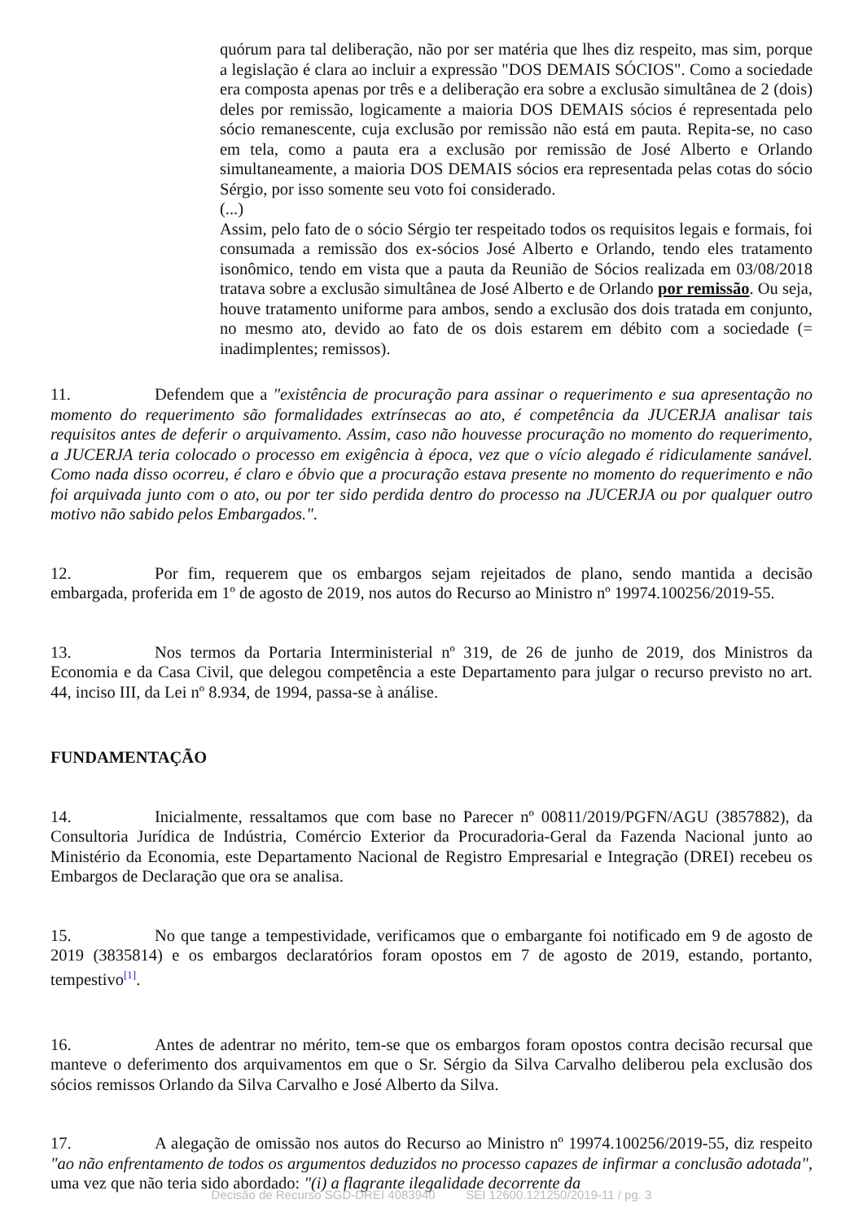quórum para tal deliberação, não por ser matéria que lhes diz respeito, mas sim, porque a legislação é clara ao incluir a expressão "DOS DEMAIS SÓCIOS". Como a sociedade era composta apenas por três e a deliberação era sobre a exclusão simultânea de 2 (dois) deles por remissão, logicamente a maioria DOS DEMAIS sócios é representada pelo sócio remanescente, cuja exclusão por remissão não está em pauta. Repita-se, no caso em tela, como a pauta era a exclusão por remissão de José Alberto e Orlando simultaneamente, a maioria DOS DEMAIS sócios era representada pelas cotas do sócio Sérgio, por isso somente seu voto foi considerado.
(...)
Assim, pelo fato de o sócio Sérgio ter respeitado todos os requisitos legais e formais, foi consumada a remissão dos ex-sócios José Alberto e Orlando, tendo eles tratamento isonômico, tendo em vista que a pauta da Reunião de Sócios realizada em 03/08/2018 tratava sobre a exclusão simultânea de José Alberto e de Orlando por remissão. Ou seja, houve tratamento uniforme para ambos, sendo a exclusão dos dois tratada em conjunto, no mesmo ato, devido ao fato de os dois estarem em débito com a sociedade (= inadimplentes; remissos).
11. Defendem que a "existência de procuração para assinar o requerimento e sua apresentação no momento do requerimento são formalidades extrínsecas ao ato, é competência da JUCERJA analisar tais requisitos antes de deferir o arquivamento. Assim, caso não houvesse procuração no momento do requerimento, a JUCERJA teria colocado o processo em exigência à época, vez que o vício alegado é ridiculamente sanável. Como nada disso ocorreu, é claro e óbvio que a procuração estava presente no momento do requerimento e não foi arquivada junto com o ato, ou por ter sido perdida dentro do processo na JUCERJA ou por qualquer outro motivo não sabido pelos Embargados.".
12. Por fim, requerem que os embargos sejam rejeitados de plano, sendo mantida a decisão embargada, proferida em 1º de agosto de 2019, nos autos do Recurso ao Ministro nº 19974.100256/2019-55.
13. Nos termos da Portaria Interministerial nº 319, de 26 de junho de 2019, dos Ministros da Economia e da Casa Civil, que delegou competência a este Departamento para julgar o recurso previsto no art. 44, inciso III, da Lei nº 8.934, de 1994, passa-se à análise.
FUNDAMENTAÇÃO
14. Inicialmente, ressaltamos que com base no Parecer nº 00811/2019/PGFN/AGU (3857882), da Consultoria Jurídica de Indústria, Comércio Exterior da Procuradoria-Geral da Fazenda Nacional junto ao Ministério da Economia, este Departamento Nacional de Registro Empresarial e Integração (DREI) recebeu os Embargos de Declaração que ora se analisa.
15. No que tange a tempestividade, verificamos que o embargante foi notificado em 9 de agosto de 2019 (3835814) e os embargos declaratórios foram opostos em 7 de agosto de 2019, estando, portanto, tempestivo<sup>[1]</sup>.
16. Antes de adentrar no mérito, tem-se que os embargos foram opostos contra decisão recursal que manteve o deferimento dos arquivamentos em que o Sr. Sérgio da Silva Carvalho deliberou pela exclusão dos sócios remissos Orlando da Silva Carvalho e José Alberto da Silva.
17. A alegação de omissão nos autos do Recurso ao Ministro nº 19974.100256/2019-55, diz respeito "ao não enfrentamento de todos os argumentos deduzidos no processo capazes de infirmar a conclusão adotada", uma vez que não teria sido abordado: "(i) a flagrante ilegalidade decorrente da
Decisão de Recurso SGD-DREI 4083940 SEI 12600.121250/2019-11 / pg. 3